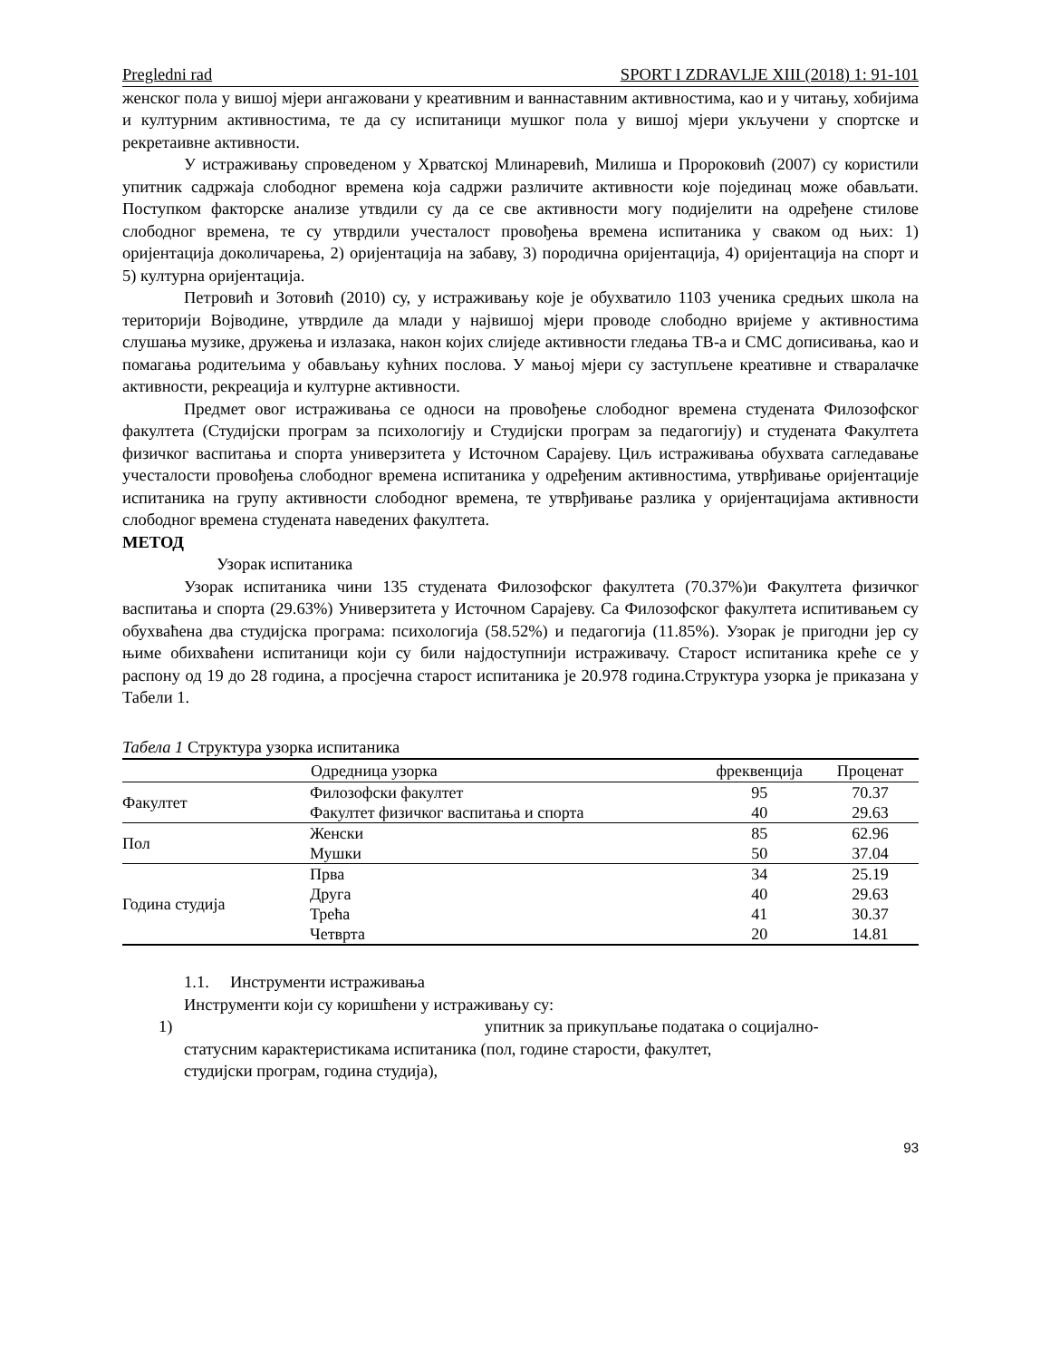Pregledni rad SPORT I ZDRAVLJE XIII (2018) 1: 91-101
женског пола у вишој мјери ангажовани у креативним и ваннаставним активностима, као и у читању, хобијима и културним активностима, те да су испитаници мушког пола у вишој мјери укључени у спортске и рекретаивне активности.
У истраживању спроведеном у Хрватској Млинаревић, Милиша и Пророковић (2007) су користили упитник садржаја слободног времена која садржи различите активности које појединац може обављати. Поступком факторске анализе утвдили су да се све активности могу подијелити на одређене стилове слободног времена, те су утврдили учесталост провођења времена испитаника у сваком од њих: 1) оријентација доколичарења, 2) оријентација на забаву, 3) породична оријентација, 4) оријентација на спорт и 5) културна оријентација.
Петровић и Зотовић (2010) су, у истраживању које је обухватило 1103 ученика средњих школа на територији Војводине, утврдиле да млади у највишој мјери проводе слободно вријеме у активностима слушања музике, дружења и излазака, након којих слиједе активности гледања ТВ-а и СМС дописивања, као и помагања родитељима у обављању кућних послова. У мањој мјери су заступљене креативне и стваралачке активности, рекреација и културне активности.
Предмет овог истраживања се односи на провођење слободног времена студената Филозофског факултета (Студијски програм за психологију и Студијски програм за педагогију) и студената Факултета физичког васпитања и спорта универзитета у Источном Сарајеву. Циљ истраживања обухвата сагледавање учесталости провођења слободног времена испитаника у одређеним активностима, утврђивање оријентације испитаника на групу активности слободног времена, те утврђивање разлика у оријентацијама активности слободног времена студената наведених факултета.
МЕТОД
Узорак испитаника
Узорак испитаника чини 135 студената Филозофског факултета (70.37%)и Факултета физичког васпитања и спорта (29.63%) Универзитета у Источном Сарајеву. Са Филозофског факултета испитивањем су обухваћена два студијска програма: психологија (58.52%) и педагогија (11.85%). Узорак је пригодни јер су њиме обихваћени испитаници који су били најдоступнији истраживачу. Старост испитаника креће се у распону од 19 до 28 година, а просјечна старост испитаника је 20.978 година.Структура узорка је приказана у Табели 1.
Табела 1 Структура узорка испитаника
| | Одредница узорка | фреквенција | Проценат |
| --- | --- | --- | --- |
| Факултет | Филозофски факултет | 95 | 70.37 |
| | Факултет физичког васпитања и спорта | 40 | 29.63 |
| Пол | Женски | 85 | 62.96 |
| | Мушки | 50 | 37.04 |
| Година студија | Прва | 34 | 25.19 |
| | Друга | 40 | 29.63 |
| | Трећа | 41 | 30.37 |
| | Четврта | 20 | 14.81 |
1.1. Инструменти истраживања
Инструменти који су коришћени у истраживању су:
1) упитник за прикупљање података о социјално-
статусним карактеристикама испитаника (пол, године старости, факултет,
студијски програм, година студија),
93